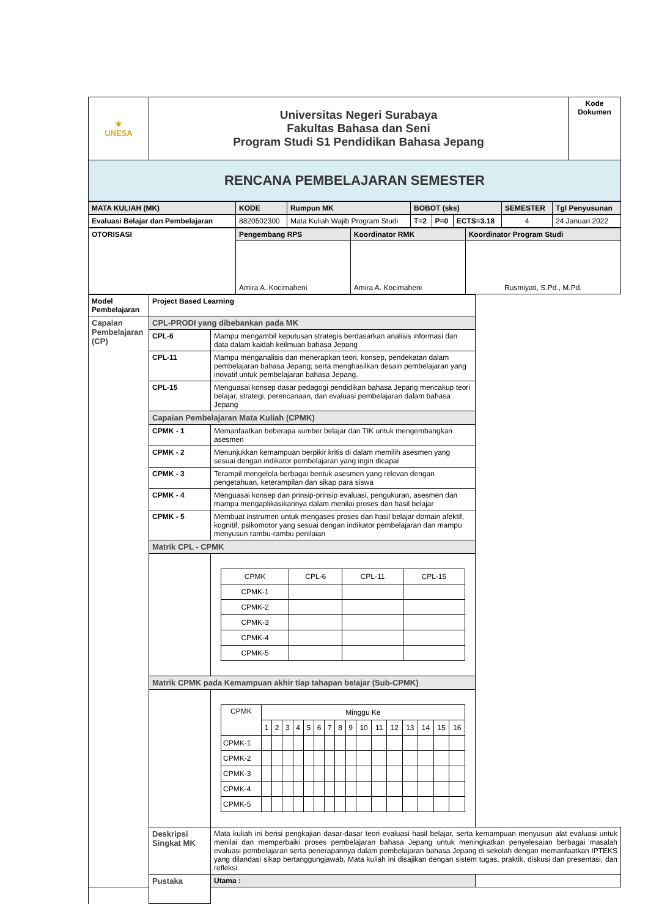| ⚜ UNESA | Universitas Negeri Surabaya Fakultas Bahasa dan Seni Program Studi S1 Pendidikan Bahasa Jepang | Kode Dokumen |
| RENCANA PEMBELAJARAN SEMESTER | | |
| MATA KULIAH (MK) | KODE | Rumpun MK | BOBOT (sks) | | | SEMESTER | Tgl Penyusunan |
| --- | --- | --- | --- | --- | --- | --- | --- |
| Evaluasi Belajar dan Pembelajaran | 8820502300 | Mata Kuliah Wajib Program Studi | T=2 | P=0 | ECTS=3.18 | 4 | 24 Januari 2022 |
| OTORISASI | Pengembang RPS | Koordinator RMK | Koordinator Program Studi |
| | Amira A. Kocimaheni | Amira A. Kocimaheni | Rusmiyati, S.Pd., M.Pd. |
| Model Pembelajaran | Project Based Learning | | |
| Capaian Pembelajaran (CP) | CPL-PRODI yang dibebankan pada MK | | |
| | CPL-6 | Mampu mengambil keputusan strategis berdasarkan analisis informasi dan data dalam kaidah keilmuan bahasa Jepang | |
| | CPL-11 | Mampu menganalisis dan menerapkan teori, konsep, pendekatan dalam pembelajaran bahasa Jepang; serta menghasilkan desain pembelajaran yang inovatif untuk pembelajaran bahasa Jepang. | |
| | CPL-15 | Menguasai konsep dasar pedagogi pendidikan bahasa Jepang mencakup teori belajar, strategi, perencanaan, dan evaluasi pembelajaran dalam bahasa Jepang | |
| | Capaian Pembelajaran Mata Kuliah (CPMK) | | |
| | CPMK - 1 | Memanfaatkan beberapa sumber belajar dan TIK untuk mengembangkan asesmen | |
| | CPMK - 2 | Menunjukkan kemampuan berpikir kritis di dalam memilih asesmen yang sesuai dengan indikator pembelajaran yang ingin dicapai | |
| | CPMK - 3 | Terampil mengelola berbagai bentuk asesmen yang relevan dengan pengetahuan, keterampilan dan sikap para siswa | |
| | CPMK - 4 | Menguasai konsep dan prinsip-prinsip evaluasi, pengukuran, asesmen dan mampu mengaplikasikannya dalam menilai proses dan hasil belajar | |
| | CPMK - 5 | Membuat instrumen untuk mengases proses dan hasil belajar domain afektif, kognitif, psikomotor yang sesuai dengan indikator pembelajaran dan mampu menyusun rambu-rambu penilaian | |
| | Matrik CPL - CPMK | | |
| | | / CPMK / CPL-6 / CPL-11 / CPL-15 / / CPMK-1 / / / / / CPMK-2 / / / / / CPMK-3 / / / / / CPMK-4 / / / / / CPMK-5 / / / / | |
| | Matrik CPMK pada Kemampuan akhir tiap tahapan belajar (Sub-CPMK) | | |
| | | / CPMK / Minggu Ke / / / / / / / / / / / / / / / / / / 1 / 2 / 3 / 4 / 5 / 6 / 7 / 8 / 9 / 10 / 11 / 12 / 13 / 14 / 15 / 16 / / CPMK-1 / / / / / / / / / / / / / / / / / / CPMK-2 / / / / / / / / / / / / / / / / / / CPMK-3 / / / / / / / / / / / / / / / / / / CPMK-4 / / / / / / / / / / / / / / / / / / CPMK-5 / / / / / / / / / / / / / / / / / | |
| | Deskripsi Singkat MK | Mata kuliah ini berisi pengkajian dasar-dasar teori evaluasi hasil belajar, serta kemampuan menyusun alat evaluasi untuk menilai dan memperbaiki proses pembelajaran bahasa Jepang untuk meningkatkan penyelesaian berbagai masalah evaluasi pembelajaran serta penerapannya dalam pembelajaran bahasa Jepang di sekolah dengan memanfaatkan IPTEKS yang dilandasi sikap bertanggungjawab. Mata kuliah ini disajikan dengan sistem tugas, praktik, diskusi dan presentasi, dan refleksi. | |
| | Pustaka | Utama : | |